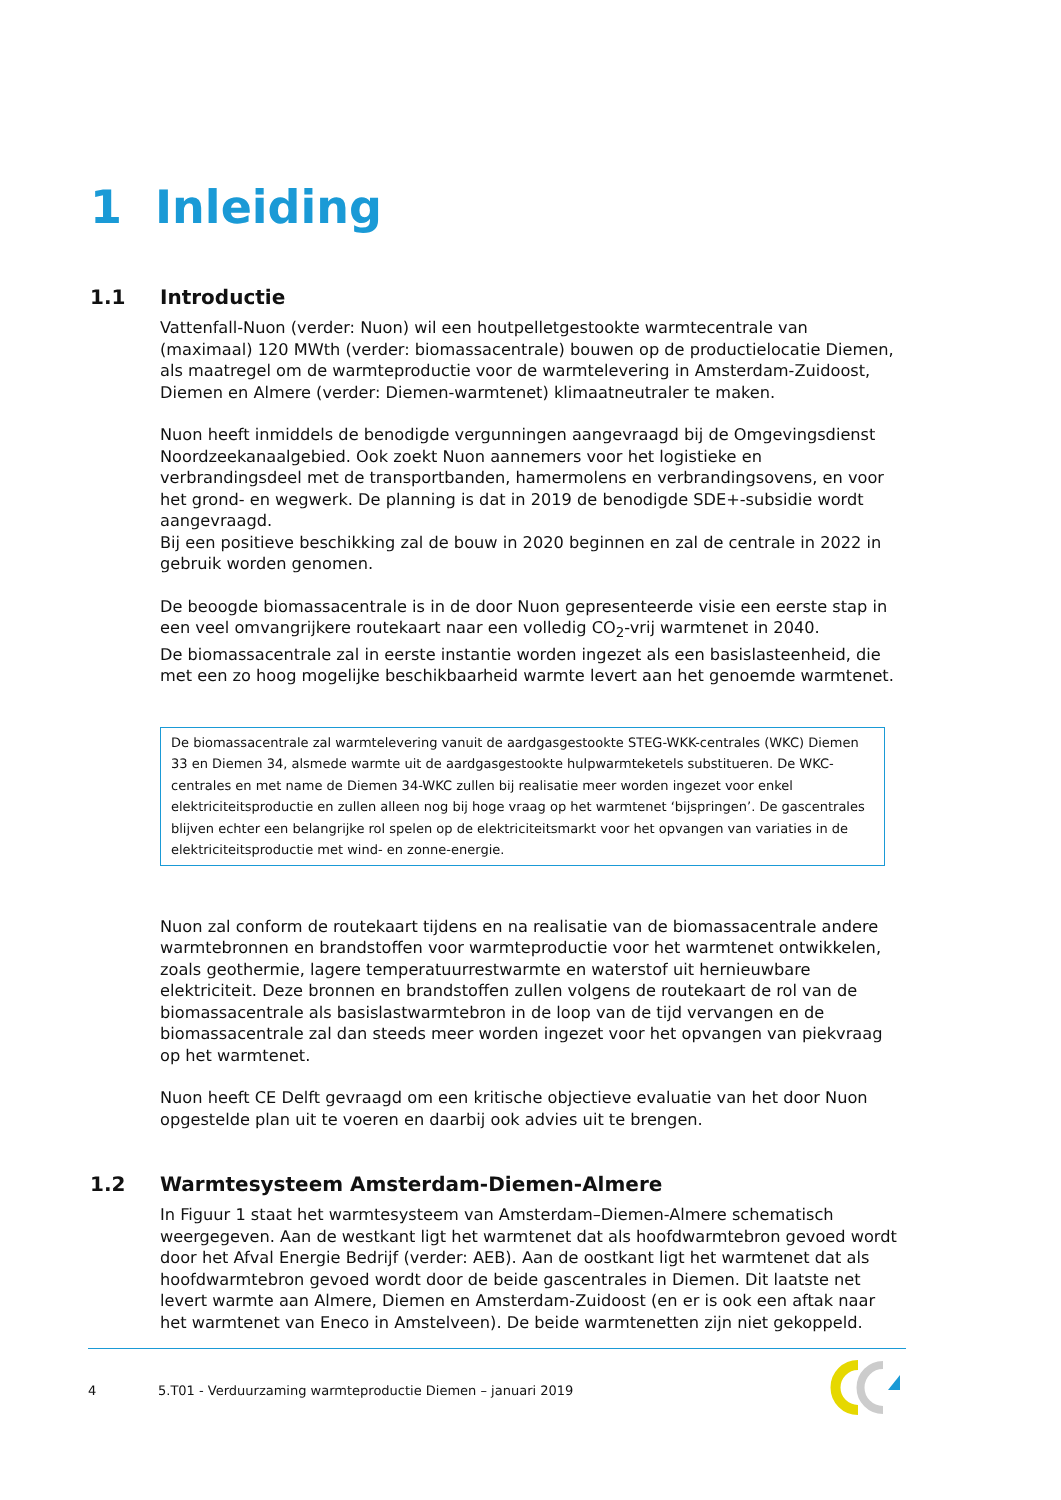1 Inleiding
1.1 Introductie
Vattenfall-Nuon (verder: Nuon) wil een houtpelletgestookte warmtecentrale van (maximaal) 120 MWth (verder: biomassacentrale) bouwen op de productielocatie Diemen, als maatregel om de warmteproductie voor de warmtelevering in Amsterdam-Zuidoost, Diemen en Almere (verder: Diemen-warmtenet) klimaatneutraler te maken.
Nuon heeft inmiddels de benodigde vergunningen aangevraagd bij de Omgevingsdienst Noordzeekanaalgebied. Ook zoekt Nuon aannemers voor het logistieke en verbrandingsdeel met de transportbanden, hamermolens en verbrandingsovens, en voor het grond- en wegwerk. De planning is dat in 2019 de benodigde SDE+-subsidie wordt aangevraagd.
Bij een positieve beschikking zal de bouw in 2020 beginnen en zal de centrale in 2022 in gebruik worden genomen.
De beoogde biomassacentrale is in de door Nuon gepresenteerde visie een eerste stap in een veel omvangrijkere routekaart naar een volledig CO<sub>2</sub>-vrij warmtenet in 2040.
De biomassacentrale zal in eerste instantie worden ingezet als een basislasteenheid, die met een zo hoog mogelijke beschikbaarheid warmte levert aan het genoemde warmtenet.
De biomassacentrale zal warmtelevering vanuit de aardgasgestookte STEG-WKK-centrales (WKC) Diemen 33 en Diemen 34, alsmede warmte uit de aardgasgestookte hulpwarmteketels substitueren. De WKC-centrales en met name de Diemen 34-WKC zullen bij realisatie meer worden ingezet voor enkel elektriciteitsproductie en zullen alleen nog bij hoge vraag op het warmtenet ‘bijspringen’. De gascentrales blijven echter een belangrijke rol spelen op de elektriciteitsmarkt voor het opvangen van variaties in de elektriciteitsproductie met wind- en zonne-energie.
Nuon zal conform de routekaart tijdens en na realisatie van de biomassacentrale andere warmtebronnen en brandstoffen voor warmteproductie voor het warmtenet ontwikkelen, zoals geothermie, lagere temperatuurrestwarmte en waterstof uit hernieuwbare elektriciteit. Deze bronnen en brandstoffen zullen volgens de routekaart de rol van de biomassacentrale als basislastwarmtebron in de loop van de tijd vervangen en de biomassacentrale zal dan steeds meer worden ingezet voor het opvangen van piekvraag op het warmtenet.
Nuon heeft CE Delft gevraagd om een kritische objectieve evaluatie van het door Nuon opgestelde plan uit te voeren en daarbij ook advies uit te brengen.
1.2 Warmtesysteem Amsterdam-Diemen-Almere
In Figuur 1 staat het warmtesysteem van Amsterdam–Diemen-Almere schematisch weergegeven. Aan de westkant ligt het warmtenet dat als hoofdwarmtebron gevoed wordt door het Afval Energie Bedrijf (verder: AEB). Aan de oostkant ligt het warmtenet dat als hoofdwarmtebron gevoed wordt door de beide gascentrales in Diemen. Dit laatste net levert warmte aan Almere, Diemen en Amsterdam-Zuidoost (en er is ook een aftak naar het warmtenet van Eneco in Amstelveen). De beide warmtenetten zijn niet gekoppeld.
4 5.T01 - Verduurzaming warmteproductie Diemen – januari 2019